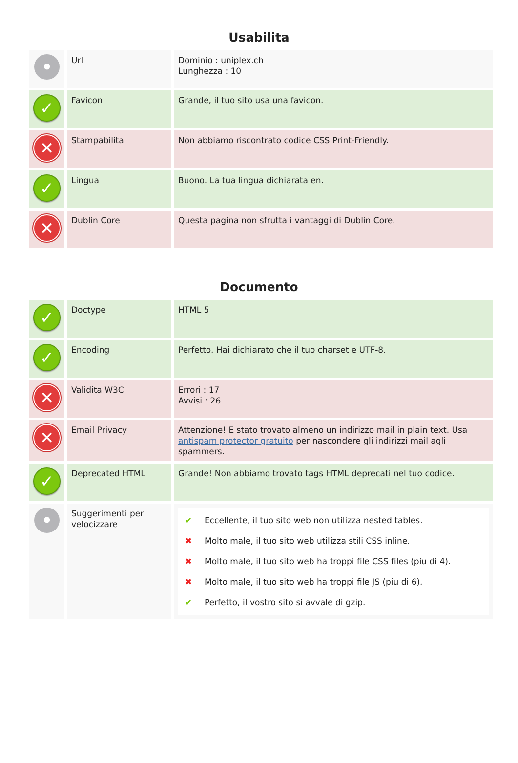Usabilita
| • | Url | Dominio : uniplex.ch Lunghezza : 10 |
| ✓ | Favicon | Grande, il tuo sito usa una favicon. |
| ✕ | Stampabilita | Non abbiamo riscontrato codice CSS Print-Friendly. |
| ✓ | Lingua | Buono. La tua lingua dichiarata en. |
| ✕ | Dublin Core | Questa pagina non sfrutta i vantaggi di Dublin Core. |
Documento
| ✓ | Doctype | HTML 5 |
| ✓ | Encoding | Perfetto. Hai dichiarato che il tuo charset e UTF-8. |
| ✕ | Validita W3C | Errori : 17 Avvisi : 26 |
| ✕ | Email Privacy | Attenzione! E stato trovato almeno un indirizzo mail in plain text. Usa antispam protector gratuito per nascondere gli indirizzi mail agli spammers. |
| ✓ | Deprecated HTML | Grande! Non abbiamo trovato tags HTML deprecati nel tuo codice. |
| • | Suggerimenti per velocizzare | ✔ Eccellente, il tuo sito web non utilizza nested tables. ✖ Molto male, il tuo sito web utilizza stili CSS inline. ✖ Molto male, il tuo sito web ha troppi file CSS files (piu di 4). ✖ Molto male, il tuo sito web ha troppi file JS (piu di 6). ✔ Perfetto, il vostro sito si avvale di gzip. |